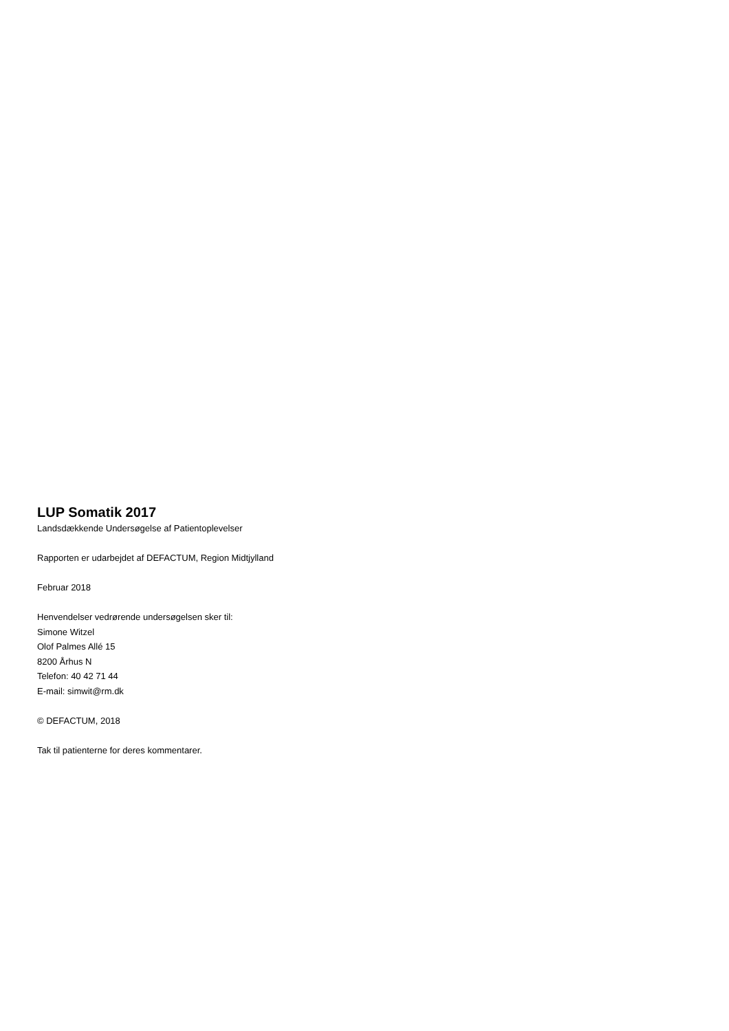LUP Somatik 2017
Landsdækkende Undersøgelse af Patientoplevelser
Rapporten er udarbejdet af DEFACTUM, Region Midtjylland
Februar 2018
Henvendelser vedrørende undersøgelsen sker til:
Simone Witzel
Olof Palmes Allé 15
8200 Århus N
Telefon: 40 42 71 44
E-mail: simwit@rm.dk
© DEFACTUM, 2018
Tak til patienterne for deres kommentarer.